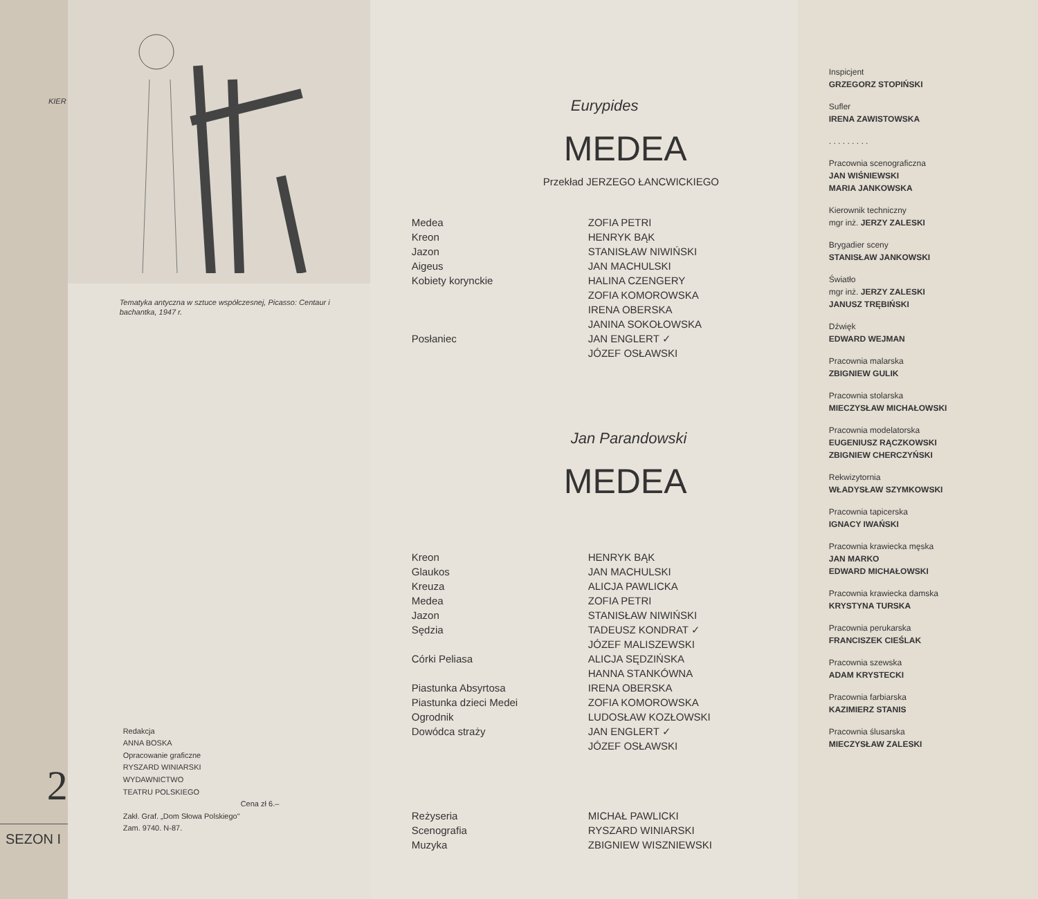KIER
2
SEZON I
Tematyka antyczna w sztuce współczesnej, Picasso: Centaur i bachantka, 1947 r.
Redakcja
ANNA BOSKA
Opracowanie graficzne
RYSZARD WINIARSKI
WYDAWNICTWO
TEATRU POLSKIEGO
Cena zł 6.–
Zakł. Graf. „Dom Słowa Polskiego"
Zam. 9740. N-87.
Eurypides
MEDEA
Przekład JERZEGO ŁANCWICKIEGO
Medea
ZOFIA PETRI
Kreon
HENRYK BĄK
Jazon
STANISŁAW NIWIŃSKI
Aigeus
JAN MACHULSKI
Kobiety korynckie
HALINA CZENGERY
ZOFIA KOMOROWSKA
IRENA OBERSKA
JANINA SOKOŁOWSKA
Posłaniec
JAN ENGLERT ✓
JÓZEF OSŁAWSKI
Jan Parandowski
MEDEA
Kreon
HENRYK BĄK
Glaukos
JAN MACHULSKI
Kreuza
ALICJA PAWLICKA
Medea
ZOFIA PETRI
Jazon
STANISŁAW NIWIŃSKI
Sędzia
TADEUSZ KONDRAT ✓
JÓZEF MALISZEWSKI
Córki Peliasa
ALICJA SĘDZIŃSKA
HANNA STANKÓWNA
Piastunka Absyrtosa
IRENA OBERSKA
Piastunka dzieci Medei
ZOFIA KOMOROWSKA
Ogrodnik
LUDOSŁAW KOZŁOWSKI
Dowódca straży
JAN ENGLERT ✓
JÓZEF OSŁAWSKI
Reżyseria
MICHAŁ PAWLICKI
Scenografia
RYSZARD WINIARSKI
Muzyka
ZBIGNIEW WISZNIEWSKI
Inspicjent
GRZEGORZ STOPIŃSKI
Sufler
IRENA ZAWISTOWSKA
. . . . . . . . .
Pracownia scenograficzna
JAN WIŚNIEWSKI
MARIA JANKOWSKA
Kierownik techniczny
mgr inż. JERZY ZALESKI
Brygadier sceny
STANISŁAW JANKOWSKI
Światło
mgr inż. JERZY ZALESKI
JANUSZ TRĘBIŃSKI
Dźwięk
EDWARD WEJMAN
Pracownia malarska
ZBIGNIEW GULIK
Pracownia stolarska
MIECZYSŁAW MICHAŁOWSKI
Pracownia modelatorska
EUGENIUSZ RĄCZKOWSKI
ZBIGNIEW CHERCZYŃSKI
Rekwizytornia
WŁADYSŁAW SZYMKOWSKI
Pracownia tapicerska
IGNACY IWAŃSKI
Pracownia krawiecka męska
JAN MARKO
EDWARD MICHAŁOWSKI
Pracownia krawiecka damska
KRYSTYNA TURSKA
Pracownia perukarska
FRANCISZEK CIEŚLAK
Pracownia szewska
ADAM KRYSTECKI
Pracownia farbiarska
KAZIMIERZ STANIS
Pracownia ślusarska
MIECZYSŁAW ZALESKI